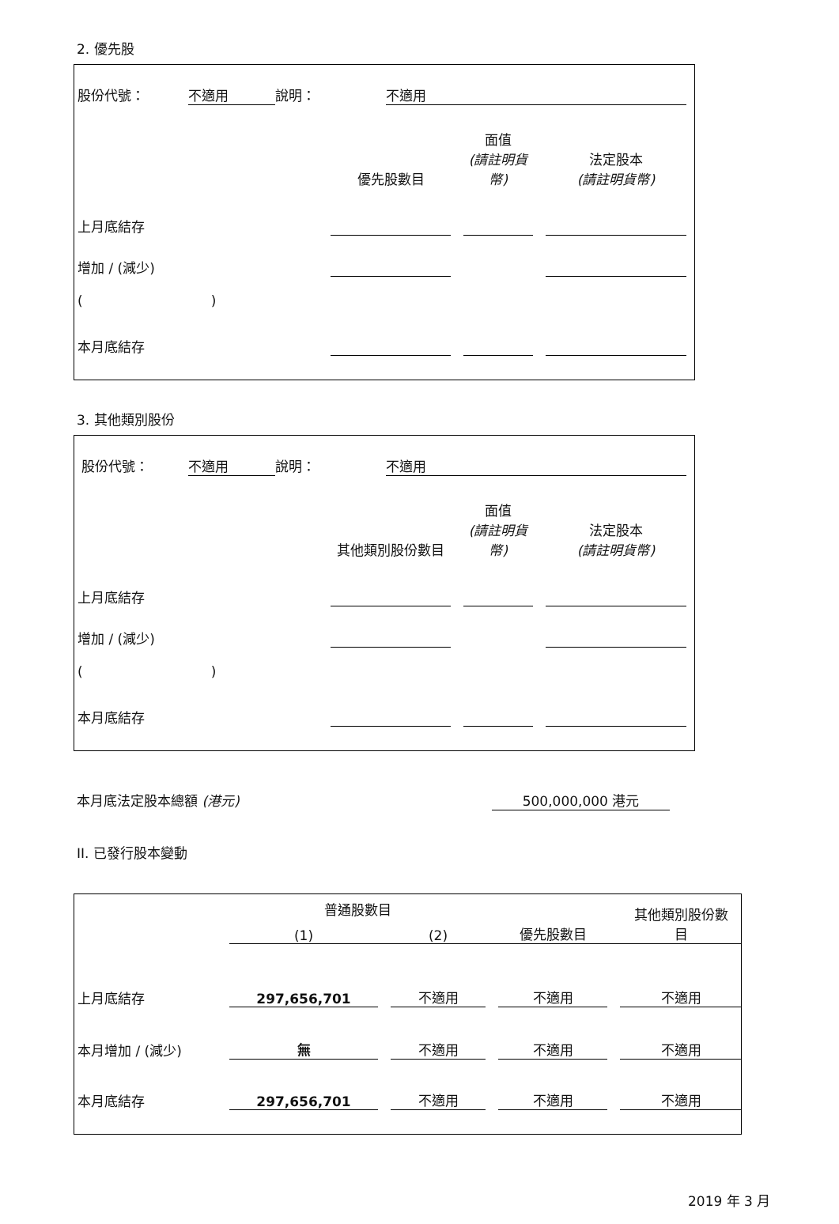2. 優先股
| 股份代號： | 不適用 | 說明： | 不適用 |
| | 優先股數目 | | 面值 (請註明貨幣) | | 法定股本 (請註明貨幣) |
| 上月底結存 | | | | | |
| 增加 / (減少) | | | | | |
| ( ) | | | | | |
| 本月底結存 | | | | | |
3. 其他類別股份
| 股份代號： | 不適用 | 說明： | 不適用 |
| | 其他類別股份數目 | | 面值 (請註明貨幣) | | 法定股本 (請註明貨幣) |
| 上月底結存 | | | | | |
| 增加 / (減少) | | | | | |
| ( ) | | | | | |
| 本月底結存 | | | | | |
| 本月底法定股本總額 (港元) | 500,000,000 港元 |
II. 已發行股本變動
| | 普通股數目 | | | | | | 其他類別股份數 目 |
| | (1) | | (2) | | 優先股數目 | | |
| 上月底結存 | 297,656,701 | | 不適用 | | 不適用 | | 不適用 |
| 本月增加 / (減少) | 無 | | 不適用 | | 不適用 | | 不適用 |
| 本月底結存 | 297,656,701 | | 不適用 | | 不適用 | | 不適用 |
2019 年 3 月